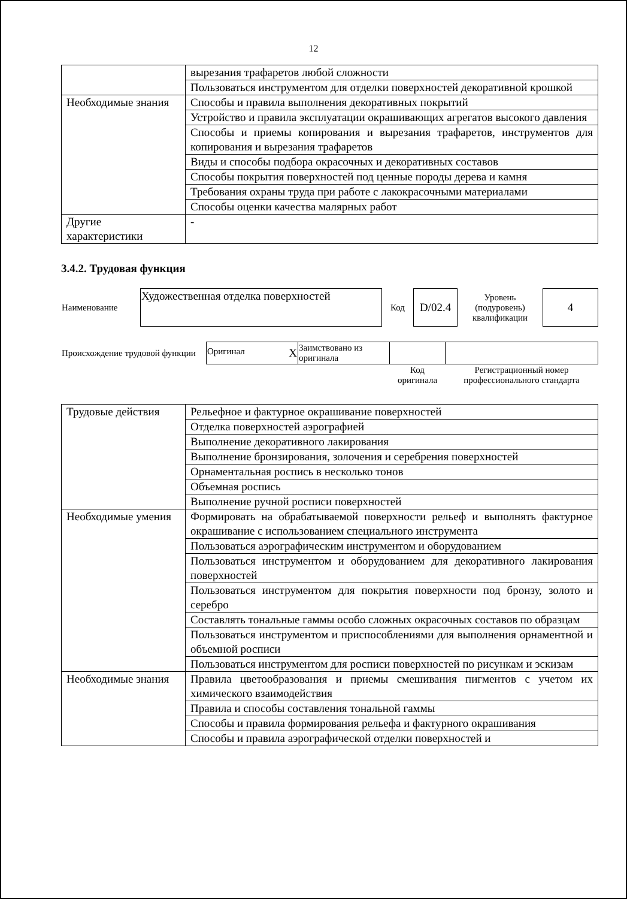12
| | вырезания трафаретов любой сложности |
| | Пользоваться инструментом для отделки поверхностей декоративной крошкой |
| Необходимые знания | Способы и правила выполнения декоративных покрытий |
| | Устройство и правила эксплуатации окрашивающих агрегатов высокого давления |
| | Способы и приемы копирования и вырезания трафаретов, инструментов для копирования и вырезания трафаретов |
| | Виды и способы подбора окрасочных и декоративных составов |
| | Способы покрытия поверхностей под ценные породы дерева и камня |
| | Требования охраны труда при работе с лакокрасочными материалами |
| | Способы оценки качества малярных работ |
| Другие характеристики | - |
3.4.2. Трудовая функция
| Наименование | Художественная отделка поверхностей | Код | D/02.4 | Уровень (подуровень) квалификации | 4 |
| Происхождение трудовой функции | Оригинал X | Заимствовано из оригинала | | |
| | | | Код оригинала | Регистрационный номер профессионального стандарта |
| Трудовые действия | Рельефное и фактурное окрашивание поверхностей |
| | Отделка поверхностей аэрографией |
| | Выполнение декоративного лакирования |
| | Выполнение бронзирования, золочения и серебрения поверхностей |
| | Орнаментальная роспись в несколько тонов |
| | Объемная роспись |
| | Выполнение ручной росписи поверхностей |
| Необходимые умения | Формировать на обрабатываемой поверхности рельеф и выполнять фактурное окрашивание с использованием специального инструмента |
| | Пользоваться аэрографическим инструментом и оборудованием |
| | Пользоваться инструментом и оборудованием для декоративного лакирования поверхностей |
| | Пользоваться инструментом для покрытия поверхности под бронзу, золото и серебро |
| | Составлять тональные гаммы особо сложных окрасочных составов по образцам |
| | Пользоваться инструментом и приспособлениями для выполнения орнаментной и объемной росписи |
| | Пользоваться инструментом для росписи поверхностей по рисункам и эскизам |
| Необходимые знания | Правила цветообразования и приемы смешивания пигментов с учетом их химического взаимодействия |
| | Правила и способы составления тональной гаммы |
| | Способы и правила формирования рельефа и фактурного окрашивания |
| | Способы и правила аэрографической отделки поверхностей и |